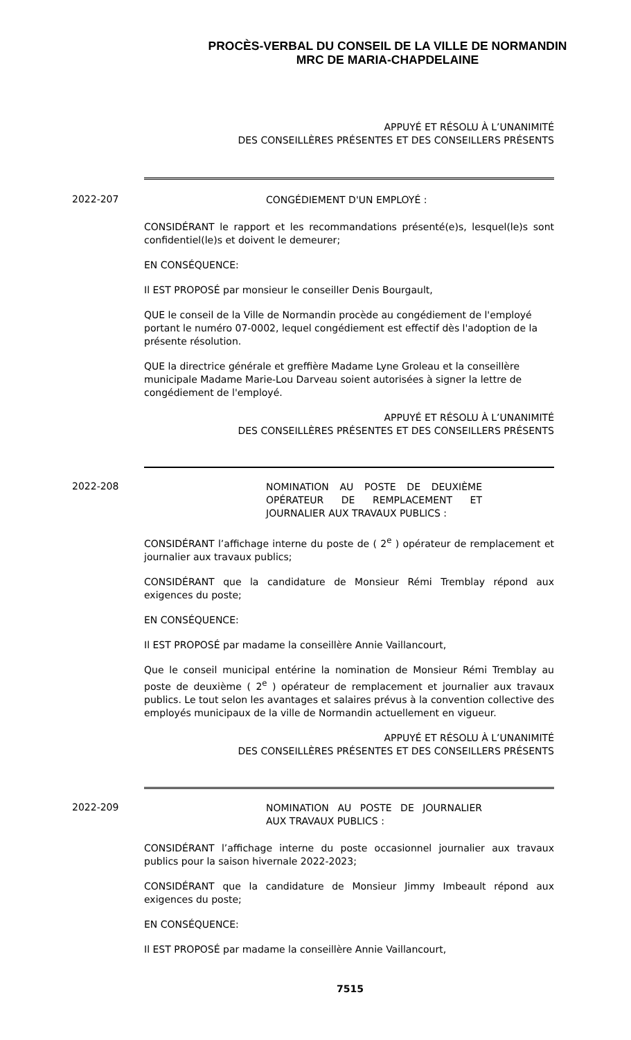PROCÈS-VERBAL DU CONSEIL DE LA VILLE DE NORMANDIN
MRC DE MARIA-CHAPDELAINE
APPUYÉ ET RÉSOLU À L’UNANIMITÉ
DES CONSEILLÈRES PRÉSENTES ET DES CONSEILLERS PRÉSENTS
2022-207
CONGÉDIEMENT D'UN EMPLOYÉ :
CONSIDÉRANT le rapport et les recommandations présenté(e)s, lesquel(le)s sont confidentiel(le)s et doivent le demeurer;
EN CONSÉQUENCE:
Il EST PROPOSÉ par monsieur le conseiller Denis Bourgault,
QUE le conseil de la Ville de Normandin procède au congédiement de l'employé portant le numéro 07-0002, lequel congédiement est effectif dès l'adoption de la présente résolution.
QUE la directrice générale et greffière Madame Lyne Groleau et la conseillère municipale Madame Marie-Lou Darveau soient autorisées à signer la lettre de congédiement de l'employé.
APPUYÉ ET RÉSOLU À L’UNANIMITÉ
DES CONSEILLÈRES PRÉSENTES ET DES CONSEILLERS PRÉSENTS
2022-208
NOMINATION AU POSTE DE DEUXIÈME OPÉRATEUR DE REMPLACEMENT ET JOURNALIER AUX TRAVAUX PUBLICS :
CONSIDÉRANT l’affichage interne du poste de ( 2<sup>e</sup> ) opérateur de remplacement et journalier aux travaux publics;
CONSIDÉRANT que la candidature de Monsieur Rémi Tremblay répond aux exigences du poste;
EN CONSÉQUENCE:
Il EST PROPOSÉ par madame la conseillère Annie Vaillancourt,
Que le conseil municipal entérine la nomination de Monsieur Rémi Tremblay au poste de deuxième ( 2<sup>e</sup> ) opérateur de remplacement et journalier aux travaux publics. Le tout selon les avantages et salaires prévus à la convention collective des employés municipaux de la ville de Normandin actuellement en vigueur.
APPUYÉ ET RÉSOLU À L’UNANIMITÉ
DES CONSEILLÈRES PRÉSENTES ET DES CONSEILLERS PRÉSENTS
2022-209
NOMINATION AU POSTE DE JOURNALIER AUX TRAVAUX PUBLICS :
CONSIDÉRANT l’affichage interne du poste occasionnel journalier aux travaux publics pour la saison hivernale 2022-2023;
CONSIDÉRANT que la candidature de Monsieur Jimmy Imbeault répond aux exigences du poste;
EN CONSÉQUENCE:
Il EST PROPOSÉ par madame la conseillère Annie Vaillancourt,
7515